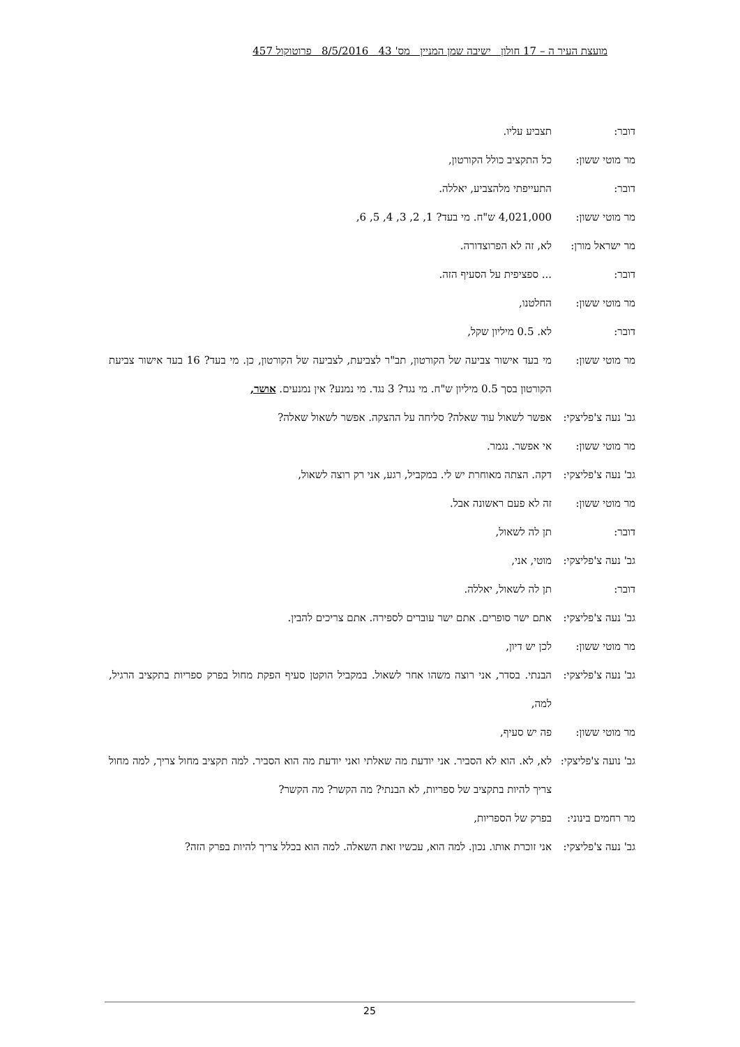מועצת העיר ה – 17 חולון ישיבה שמן המניין מס' 43 8/5/2016 פרוטוקול 457
דובר: תצביע עליו.
מר מוטי ששון: כל התקציב כולל הקורטון,
דובר: התעייפתי מלהצביע, יאללה.
מר מוטי ששון: 4,021,000 ש"ח. מי בעד? 1, 2, 3, 4, 5, 6,
מר ישראל מורן:
לא, זה לא הפרוצדורה.
דובר: ... ספציפית על הסעיף הזה.
מר מוטי ששון: החלטנו,
דובר: לא. 0.5 מיליון שקל,
מר מוטי ששון: מי בעד אישור צביעה של הקורטון, תב"ר לצביעת, לצביעה של הקורטון, כן. מי בעד? 16 בעד אישור צביעת הקורטון בסך 0.5 מיליון ש"ח. מי נגד? 3 נגד. מי נמנע? אין נמנעים. אושר,
גב' נעה צ'פליצקי:
אפשר לשאול עוד שאלה? סליחה על ההצקה. אפשר לשאול שאלה?
מר מוטי ששון: אי אפשר. נגמר.
גב' נעה צ'פליצקי:
דקה. הצתה מאוחרת יש לי. במקביל, רגע, אני רק רוצה לשאול,
מר מוטי ששון: זה לא פעם ראשונה אבל.
דובר: תן לה לשאול,
גב' נעה צ'פליצקי:
מוטי, אני,
דובר: תן לה לשאול, יאללה.
גב' נעה צ'פליצקי:
אתם ישר סופרים. אתם ישר עוברים לספירה. אתם צריכים להבין.
מר מוטי ששון: לכן יש דיון,
גב' נעה צ'פליצקי:
הבנתי. בסדר, אני רוצה משהו אחר לשאול. במקביל הוקטן סעיף הפקת מחול בפרק ספריות בתקציב הרגיל, למה,
מר מוטי ששון: פה יש סעיף,
גב' נועה צ'פליצקי:
לא, לא. הוא לא הסביר. אני יודעת מה שאלתי ואני יודעת מה הוא הסביר. למה תקציב מחול צריך, למה מחול צריך להיות בתקציב של ספריות, לא הבנתי? מה הקשר? מה הקשר?
מר רחמים בינוני:
בפרק של הספריות,
גב' נעה צ'פליצקי:
אני זוכרת אותו. נכון. למה הוא, עכשיו זאת השאלה. למה הוא בכלל צריך להיות בפרק הזה?
25